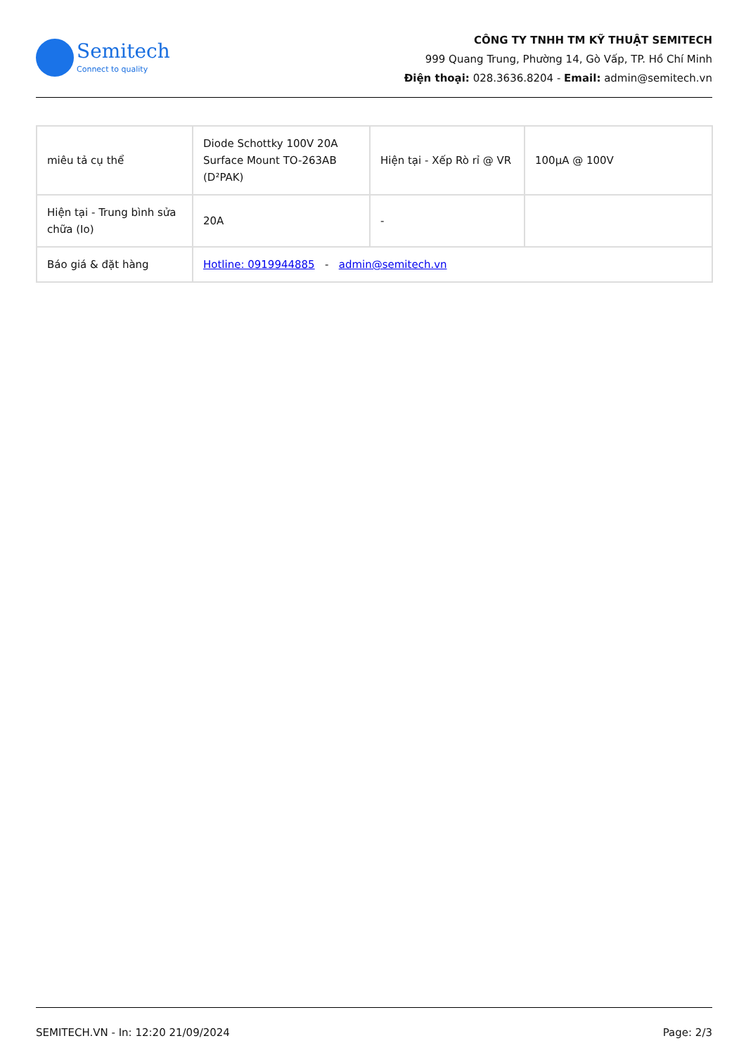Semitech
Connect to quality
CÔNG TY TNHH TM KỸ THUẬT SEMITECH
999 Quang Trung, Phường 14, Gò Vấp, TP. Hồ Chí Minh
Điện thoại: 028.3636.8204 - Email: admin@semitech.vn
| miêu tả cụ thể | Diode Schottky 100V 20A Surface Mount TO-263AB (D²PAK) | Hiện tại - Xếp Rò rỉ @ VR | 100µA @ 100V |
| Hiện tại - Trung bình sửa chữa (Io) | 20A | - | |
| Báo giá & đặt hàng | Hotline: 0919944885 - admin@semitech.vn | | |
SEMITECH.VN - In: 12:20 21/09/2024 Page: 2/3